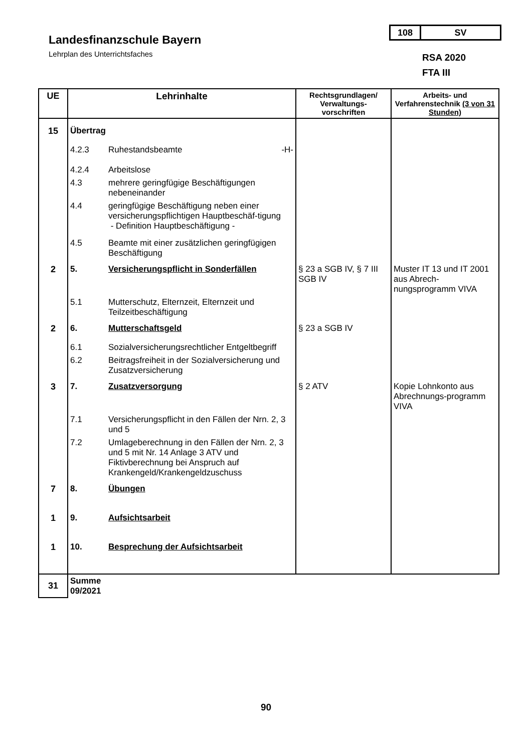Landesfinanzschule Bayern
Lehrplan des Unterrichtsfaches
108 SV
RSA 2020
FTA III
| UE | Lehrinhalte | Rechtsgrundlagen/ Verwaltungs-vorschriften | Arbeits- und Verfahrenstechnik (3 von 31 Stunden) |
| --- | --- | --- | --- |
| 15 | Übertrag 4.2.3 Ruhestandsbeamte -H- 4.2.4 Arbeitslose 4.3 mehrere geringfügige Beschäftigungen nebeneinander 4.4 geringfügige Beschäftigung neben einer versicherungspflichtigen Hauptbeschäf-tigung - Definition Hauptbeschäftigung - 4.5 Beamte mit einer zusätzlichen geringfügigen Beschäftigung | | |
| 2 | 5. Versicherungspflicht in Sonderfällen 5.1 Mutterschutz, Elternzeit, Elternzeit und Teilzeitbeschäftigung | § 23 a SGB IV, § 7 III SGB IV | Muster IT 13 und IT 2001 aus Abrech-nungsprogramm VIVA |
| 2 | 6. Mutterschaftsgeld 6.1 Sozialversicherungsrechtlicher Entgeltbegriff 6.2 Beitragsfreiheit in der Sozialversicherung und Zusatzversicherung | § 23 a SGB IV | |
| 3 | 7. Zusatzversorgung 7.1 Versicherungspflicht in den Fällen der Nrn. 2, 3 und 5 7.2 Umlageberechnung in den Fällen der Nrn. 2, 3 und 5 mit Nr. 14 Anlage 3 ATV und Fiktivberechnung bei Anspruch auf Krankengeld/Krankengeldzuschuss | § 2 ATV | Kopie Lohnkonto aus Abrechnungs-programm VIVA |
| 7 | 8. Übungen | | |
| 1 | 9. Aufsichtsarbeit | | |
| 1 | 10. Besprechung der Aufsichtsarbeit | | |
| 31 | Summe 09/2021 | | |
90